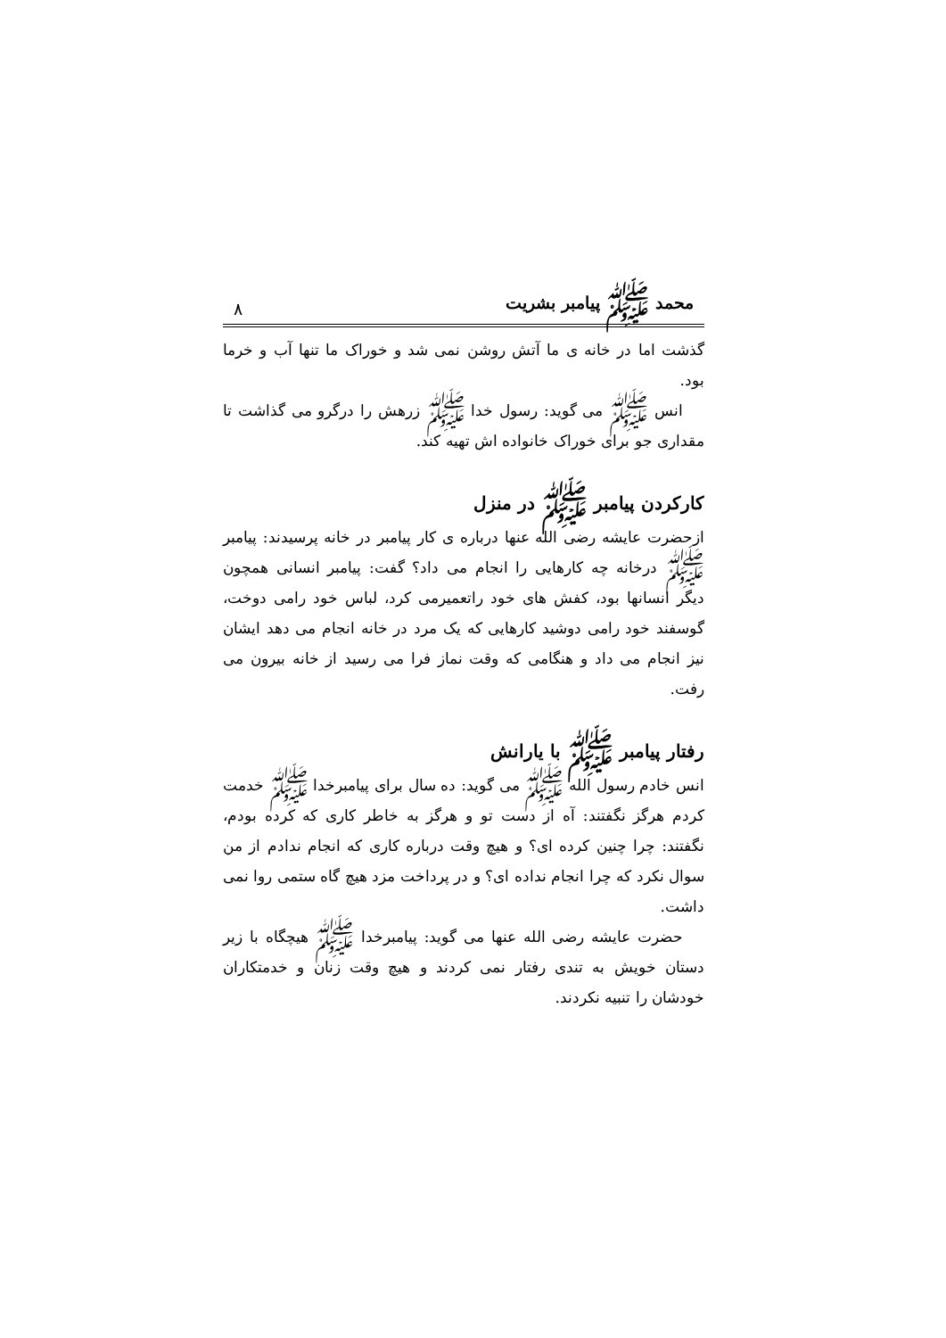محمد ﷺ پیامبر بشریت ٨
گذشت اما در خانه ی ما آتش روشن نمی شد و خوراک ما تنها آب و خرما بود.
انس ﷺ می گوید: رسول خدا ﷺ زرهش را درگرو می گذاشت تا مقداری جو برای خوراک خانواده اش تهیه کند.
کارکردن پیامبر ﷺ در منزل
ازحضرت عایشه رضی الله عنها درباره ی کار پیامبر در خانه پرسیدند: پیامبر ﷺ درخانه چه کارهایی را انجام می داد؟ گفت: پیامبر انسانی همچون دیگر انسانها بود، کفش های خود راتعمیرمی کرد، لباس خود رامی دوخت، گوسفند خود رامی دوشید کارهایی که یک مرد در خانه انجام می دهد ایشان نیز انجام می داد و هنگامی که وقت نماز فرا می رسید از خانه بیرون می رفت.
رفتار پیامبر ﷺ با یارانش
انس خادم رسول الله ﷺ می گوید: ده سال برای پیامبرخدا ﷺ خدمت کردم هرگز نگفتند: آه از دست تو و هرگز به خاطر کاری که کرده بودم، نگفتند: چرا چنین کرده ای؟ و هیچ وقت درباره کاری که انجام ندادم از من سوال نکرد که چرا انجام نداده ای؟ و در پرداخت مزد هیچ گاه ستمی روا نمی داشت.
حضرت عایشه رضی الله عنها می گوید: پیامبرخدا ﷺ هیچگاه با زیر دستان خویش به تندی رفتار نمی کردند و هیچ وقت زنان و خدمتکاران خودشان را تنبیه نکردند.